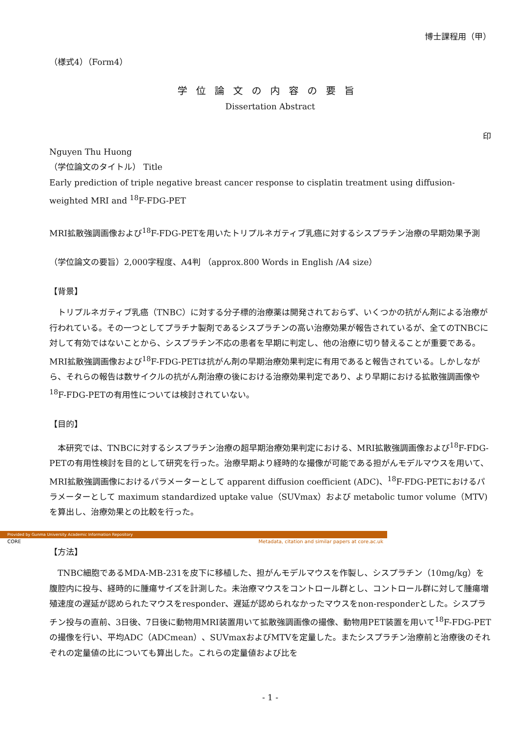博士課程用（甲）
（様式4）（Form4）
学位論文の内容の要旨
Dissertation Abstract
印
Nguyen Thu Huong
（学位論文のタイトル） Title
Early prediction of triple negative breast cancer response to cisplatin treatment using diffusion-weighted MRI and <sup>18</sup>F-FDG-PET
MRI拡散強調画像および<sup>18</sup>F-FDG-PETを用いたトリプルネガティブ乳癌に対するシスプラチン治療の早期効果予測
（学位論文の要旨）2,000字程度、A4判 （approx.800 Words in English /A4 size）
【背景】
　トリプルネガティブ乳癌（TNBC）に対する分子標的治療薬は開発されておらず、いくつかの抗がん剤による治療が行われている。その一つとしてプラチナ製剤であるシスプラチンの高い治療効果が報告されているが、全てのTNBCに対して有効ではないことから、シスプラチン不応の患者を早期に判定し、他の治療に切り替えることが重要である。MRI拡散強調画像および<sup>18</sup>F-FDG-PETは抗がん剤の早期治療効果判定に有用であると報告されている。しかしながら、それらの報告は数サイクルの抗がん剤治療の後における治療効果判定であり、より早期における拡散強調画像や<sup>18</sup>F-FDG-PETの有用性については検討されていない。
【目的】
　本研究では、TNBCに対するシスプラチン治療の超早期治療効果判定における、MRI拡散強調画像および<sup>18</sup>F-FDG-PETの有用性検討を目的として研究を行った。治療早期より経時的な撮像が可能である担がんモデルマウスを用いて、MRI拡散強調画像におけるパラメーターとして apparent diffusion coefficient (ADC)、<sup>18</sup>F-FDG-PETにおけるパラメーターとして maximum standardized uptake value（SUVmax）および metabolic tumor volume（MTV)を算出し、治療効果との比較を行った。
【方法】
　TNBC細胞であるMDA-MB-231を皮下に移植した、担がんモデルマウスを作製し、シスプラチン（10mg/kg）を腹腔内に投与、経時的に腫瘍サイズを計測した。未治療マウスをコントロール群とし、コントロール群に対して腫瘍増殖速度の遅延が認められたマウスをresponder、遅延が認められなかったマウスをnon-responderとした。シスプラチン投与の直前、3日後、7日後に動物用MRI装置用いて拡散強調画像の撮像、動物用PET装置を用いて<sup>18</sup>F-FDG-PETの撮像を行い、平均ADC（ADCmean）、SUVmaxおよびMTVを定量した。またシスプラチン治療前と治療後のそれぞれの定量値の比についても算出した。これらの定量値および比を
- 1 -
Provided by Gunma University Academic Information Repository
CORE Metadata, citation and similar papers at core.ac.uk